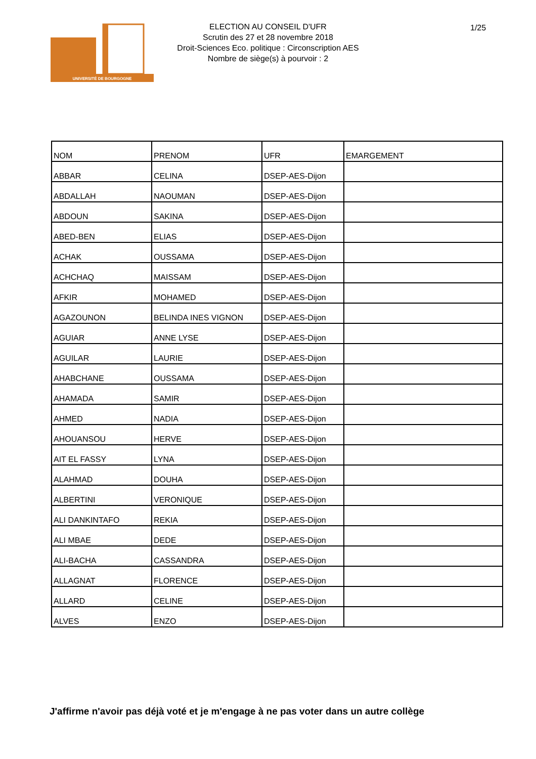UNIVERSITÉ DE BOURGOGNE
ELECTION AU CONSEIL D'UFR
Scrutin des 27 et 28 novembre 2018
Droit-Sciences Eco. politique : Circonscription AES
Nombre de siège(s) à pourvoir : 2
1/25
| NOM | PRENOM | UFR | EMARGEMENT |
| --- | --- | --- | --- |
| ABBAR | CELINA | DSEP-AES-Dijon | |
| ABDALLAH | NAOUMAN | DSEP-AES-Dijon | |
| ABDOUN | SAKINA | DSEP-AES-Dijon | |
| ABED-BEN | ELIAS | DSEP-AES-Dijon | |
| ACHAK | OUSSAMA | DSEP-AES-Dijon | |
| ACHCHAQ | MAISSAM | DSEP-AES-Dijon | |
| AFKIR | MOHAMED | DSEP-AES-Dijon | |
| AGAZOUNON | BELINDA INES VIGNON | DSEP-AES-Dijon | |
| AGUIAR | ANNE LYSE | DSEP-AES-Dijon | |
| AGUILAR | LAURIE | DSEP-AES-Dijon | |
| AHABCHANE | OUSSAMA | DSEP-AES-Dijon | |
| AHAMADA | SAMIR | DSEP-AES-Dijon | |
| AHMED | NADIA | DSEP-AES-Dijon | |
| AHOUANSOU | HERVE | DSEP-AES-Dijon | |
| AIT EL FASSY | LYNA | DSEP-AES-Dijon | |
| ALAHMAD | DOUHA | DSEP-AES-Dijon | |
| ALBERTINI | VERONIQUE | DSEP-AES-Dijon | |
| ALI DANKINTAFO | REKIA | DSEP-AES-Dijon | |
| ALI MBAE | DEDE | DSEP-AES-Dijon | |
| ALI-BACHA | CASSANDRA | DSEP-AES-Dijon | |
| ALLAGNAT | FLORENCE | DSEP-AES-Dijon | |
| ALLARD | CELINE | DSEP-AES-Dijon | |
| ALVES | ENZO | DSEP-AES-Dijon | |
J'affirme n'avoir pas déjà voté et je m'engage à ne pas voter dans un autre collège